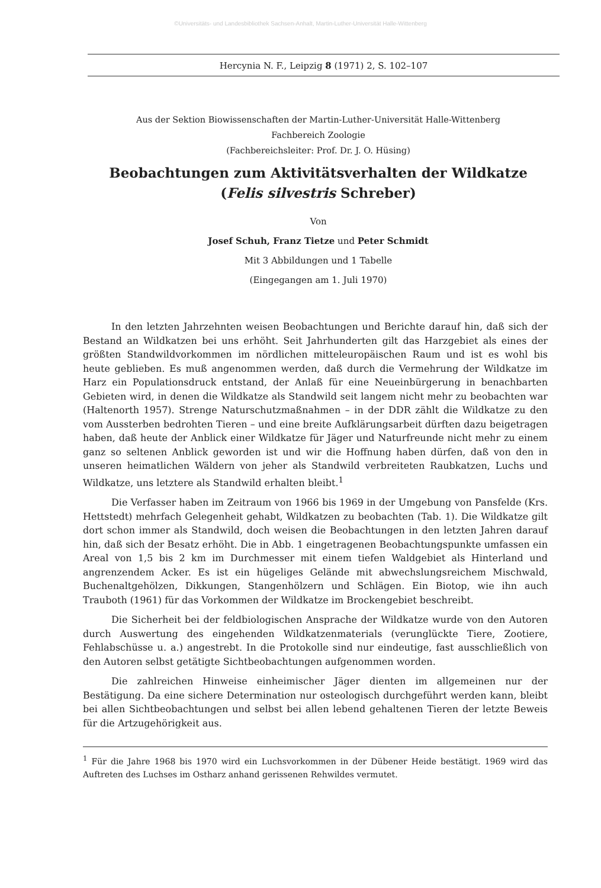©Universitäts- und Landesbibliothek Sachsen-Anhalt, Martin-Luther-Universität Halle-Wittenberg
Hercynia N. F., Leipzig 8 (1971) 2, S. 102–107
Aus der Sektion Biowissenschaften der Martin-Luther-Universität Halle-Wittenberg
Fachbereich Zoologie
(Fachbereichsleiter: Prof. Dr. J. O. Hüsing)
Beobachtungen zum Aktivitätsverhalten der Wildkatze
(Felis silvestris Schreber)
Von
Josef Schuh, Franz Tietze und Peter Schmidt
Mit 3 Abbildungen und 1 Tabelle
(Eingegangen am 1. Juli 1970)
In den letzten Jahrzehnten weisen Beobachtungen und Berichte darauf hin, daß sich der Bestand an Wildkatzen bei uns erhöht. Seit Jahrhunderten gilt das Harzgebiet als eines der größten Standwildvorkommen im nördlichen mitteleuropäischen Raum und ist es wohl bis heute geblieben. Es muß angenommen werden, daß durch die Vermehrung der Wildkatze im Harz ein Populationsdruck entstand, der Anlaß für eine Neueinbürgerung in benachbarten Gebieten wird, in denen die Wildkatze als Standwild seit langem nicht mehr zu beobachten war (Haltenorth 1957). Strenge Naturschutzmaßnahmen – in der DDR zählt die Wildkatze zu den vom Aussterben bedrohten Tieren – und eine breite Aufklärungsarbeit dürften dazu beigetragen haben, daß heute der Anblick einer Wildkatze für Jäger und Naturfreunde nicht mehr zu einem ganz so seltenen Anblick geworden ist und wir die Hoffnung haben dürfen, daß von den in unseren heimatlichen Wäldern von jeher als Standwild verbreiteten Raubkatzen, Luchs und Wildkatze, uns letztere als Standwild erhalten bleibt.<sup>1</sup>
Die Verfasser haben im Zeitraum von 1966 bis 1969 in der Umgebung von Pansfelde (Krs. Hettstedt) mehrfach Gelegenheit gehabt, Wildkatzen zu beobachten (Tab. 1). Die Wildkatze gilt dort schon immer als Standwild, doch weisen die Beobachtungen in den letzten Jahren darauf hin, daß sich der Besatz erhöht. Die in Abb. 1 eingetragenen Beobachtungspunkte umfassen ein Areal von 1,5 bis 2 km im Durchmesser mit einem tiefen Waldgebiet als Hinterland und angrenzendem Acker. Es ist ein hügeliges Gelände mit abwechslungsreichem Mischwald, Buchenaltgehölzen, Dikkungen, Stangenhölzern und Schlägen. Ein Biotop, wie ihn auch Trauboth (1961) für das Vorkommen der Wildkatze im Brockengebiet beschreibt.
Die Sicherheit bei der feldbiologischen Ansprache der Wildkatze wurde von den Autoren durch Auswertung des eingehenden Wildkatzenmaterials (verunglückte Tiere, Zootiere, Fehlabschüsse u. a.) angestrebt. In die Protokolle sind nur eindeutige, fast ausschließlich von den Autoren selbst getätigte Sichtbeobachtungen aufgenommen worden.
Die zahlreichen Hinweise einheimischer Jäger dienten im allgemeinen nur der Bestätigung. Da eine sichere Determination nur osteologisch durchgeführt werden kann, bleibt bei allen Sichtbeobachtungen und selbst bei allen lebend gehaltenen Tieren der letzte Beweis für die Artzugehörigkeit aus.
<sup>1</sup> Für die Jahre 1968 bis 1970 wird ein Luchsvorkommen in der Dübener Heide bestätigt. 1969 wird das Auftreten des Luchses im Ostharz anhand gerissenen Rehwildes vermutet.